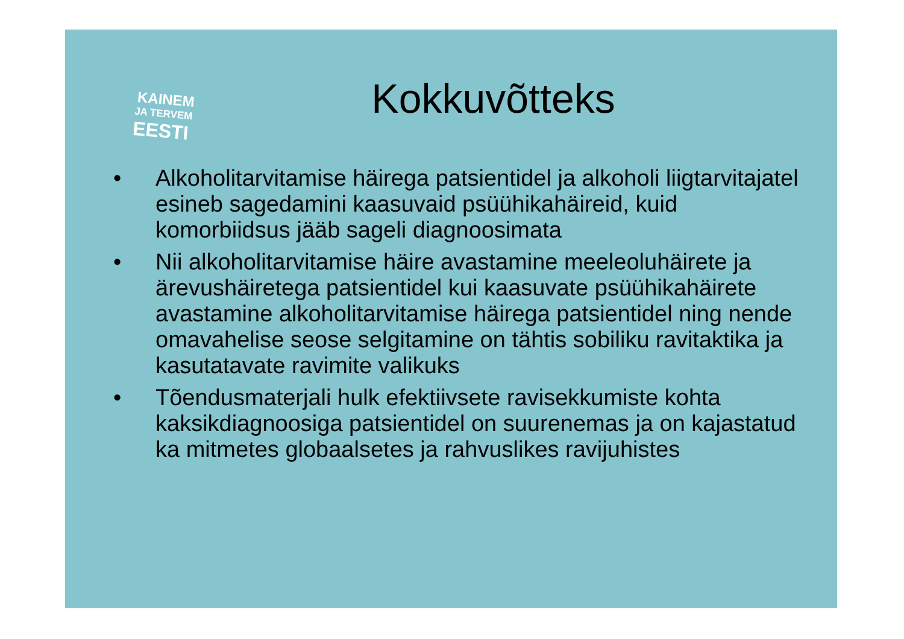KAINEM
JA TERVEM
EESTI
Kokkuvõtteks
• Alkoholitarvitamise häirega patsientidel ja alkoholi liigtarvitajatel esineb sagedamini kaasuvaid psüühikahäireid, kuid komorbiidsus jääb sageli diagnoosimata
• Nii alkoholitarvitamise häire avastamine meeleoluhäirete ja ärevushäiretega patsientidel kui kaasuvate psüühikahäirete avastamine alkoholitarvitamise häirega patsientidel ning nende omavahelise seose selgitamine on tähtis sobiliku ravitaktika ja kasutatavate ravimite valikuks
• Tõendusmaterjali hulk efektiivsete ravisekkumiste kohta kaksikdiagnoosiga patsientidel on suurenemas ja on kajastatud ka mitmetes globaalsetes ja rahvuslikes ravijuhistes